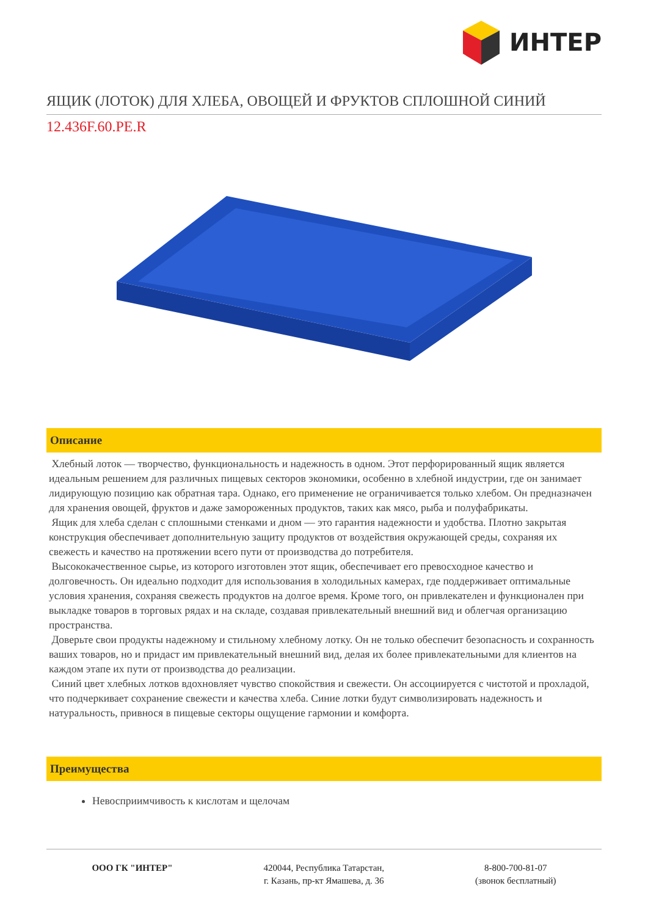ИНТЕР
ЯЩИК (ЛОТОК) ДЛЯ ХЛЕБА, ОВОЩЕЙ И ФРУКТОВ СПЛОШНОЙ СИНИЙ
12.436F.60.PE.R
Описание
Хлебный лоток — творчество, функциональность и надежность в одном. Этот перфорированный ящик является идеальным решением для различных пищевых секторов экономики, особенно в хлебной индустрии, где он занимает лидирующую позицию как обратная тара. Однако, его применение не ограничивается только хлебом. Он предназначен для хранения овощей, фруктов и даже замороженных продуктов, таких как мясо, рыба и полуфабрикаты.
Ящик для хлеба сделан с сплошными стенками и дном — это гарантия надежности и удобства. Плотно закрытая конструкция обеспечивает дополнительную защиту продуктов от воздействия окружающей среды, сохраняя их свежесть и качество на протяжении всего пути от производства до потребителя.
Высококачественное сырье, из которого изготовлен этот ящик, обеспечивает его превосходное качество и долговечность. Он идеально подходит для использования в холодильных камерах, где поддерживает оптимальные условия хранения, сохраняя свежесть продуктов на долгое время. Кроме того, он привлекателен и функционален при выкладке товаров в торговых рядах и на складе, создавая привлекательный внешний вид и облегчая организацию пространства.
Доверьте свои продукты надежному и стильному хлебному лотку. Он не только обеспечит безопасность и сохранность ваших товаров, но и придаст им привлекательный внешний вид, делая их более привлекательными для клиентов на каждом этапе их пути от производства до реализации.
Синий цвет хлебных лотков вдохновляет чувство спокойствия и свежести. Он ассоциируется с чистотой и прохладой, что подчеркивает сохранение свежести и качества хлеба. Синие лотки будут символизировать надежность и натуральность, привнося в пищевые секторы ощущение гармонии и комфорта.
Преимущества
Невосприимчивость к кислотам и щелочам
ООО ГК "ИНТЕР" 420044, Республика Татарстан,
г. Казань, пр-кт Ямашева, д. 36
8-800-700-81-07
(звонок бесплатный)